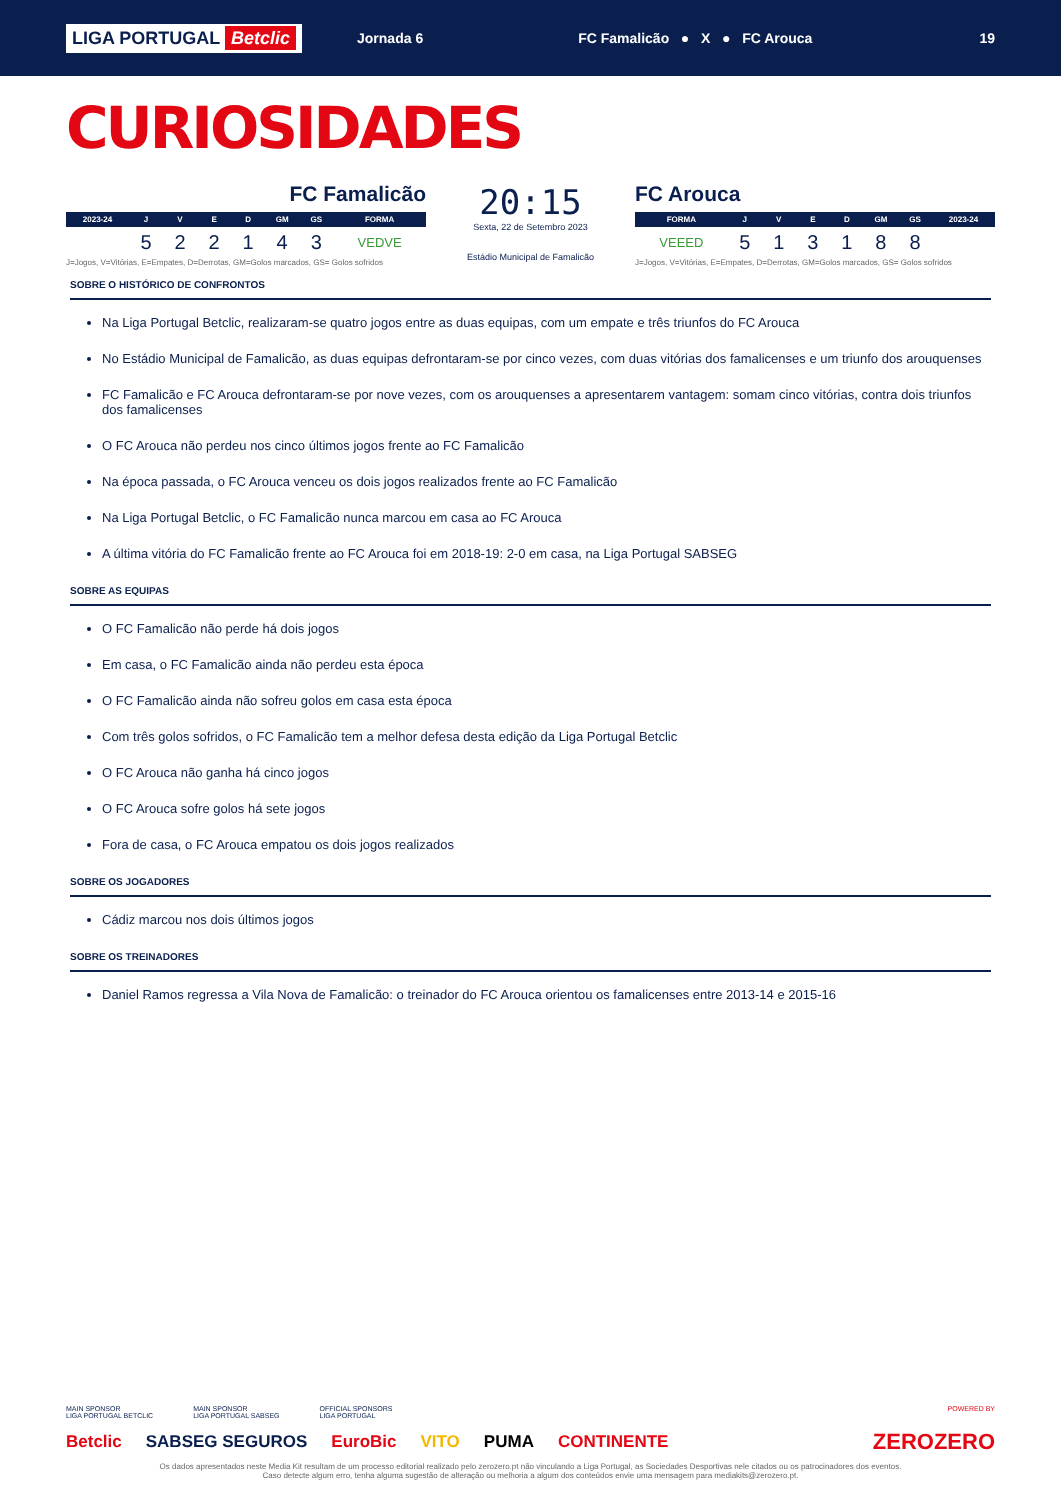LIGA PORTUGAL Betclic
Jornada 6
FC Famalicão ● X ● FC Arouca
19
CURIOSIDADES
FC Famalicão
| 2023-24 | J | V | E | D | GM | GS | FORMA |
| --- | --- | --- | --- | --- | --- | --- | --- |
| | 5 | 2 | 2 | 1 | 4 | 3 | VEDVE |
J=Jogos, V=Vitórias, E=Empates, D=Derrotas, GM=Golos marcados, GS= Golos sofridos
20:15
Sexta, 22 de Setembro 2023
Estádio Municipal de Famalicão
FC Arouca
| FORMA | J | V | E | D | GM | GS | 2023-24 |
| --- | --- | --- | --- | --- | --- | --- | --- |
| VEEED | 5 | 1 | 3 | 1 | 8 | 8 | |
J=Jogos, V=Vitórias, E=Empates, D=Derrotas, GM=Golos marcados, GS= Golos sofridos
SOBRE O HISTÓRICO DE CONFRONTOS
Na Liga Portugal Betclic, realizaram-se quatro jogos entre as duas equipas, com um empate e três triunfos do FC Arouca
No Estádio Municipal de Famalicão, as duas equipas defrontaram-se por cinco vezes, com duas vitórias dos famalicenses e um triunfo dos arouquenses
FC Famalicão e FC Arouca defrontaram-se por nove vezes, com os arouquenses a apresentarem vantagem: somam cinco vitórias, contra dois triunfos dos famalicenses
O FC Arouca não perdeu nos cinco últimos jogos frente ao FC Famalicão
Na época passada, o FC Arouca venceu os dois jogos realizados frente ao FC Famalicão
Na Liga Portugal Betclic, o FC Famalicão nunca marcou em casa ao FC Arouca
A última vitória do FC Famalicão frente ao FC Arouca foi em 2018-19: 2-0 em casa, na Liga Portugal SABSEG
SOBRE AS EQUIPAS
O FC Famalicão não perde há dois jogos
Em casa, o FC Famalicão ainda não perdeu esta época
O FC Famalicão ainda não sofreu golos em casa esta época
Com três golos sofridos, o FC Famalicão tem a melhor defesa desta edição da Liga Portugal Betclic
O FC Arouca não ganha há cinco jogos
O FC Arouca sofre golos há sete jogos
Fora de casa, o FC Arouca empatou os dois jogos realizados
SOBRE OS JOGADORES
Cádiz marcou nos dois últimos jogos
SOBRE OS TREINADORES
Daniel Ramos regressa a Vila Nova de Famalicão: o treinador do FC Arouca orientou os famalicenses entre 2013-14 e 2015-16
MAIN SPONSOR
LIGA PORTUGAL BETCLIC MAIN SPONSOR
LIGA PORTUGAL SABSEG OFFICIAL SPONSORS
LIGA PORTUGAL POWERED BY
Betclic SABSEG SEGUROS EuroBic VITO PUMA CONTINENTE ZEROZERO
Os dados apresentados neste Media Kit resultam de um processo editorial realizado pelo zerozero.pt não vinculando a Liga Portugal, as Sociedades Desportivas nele citados ou os patrocinadores dos eventos.
Caso detecte algum erro, tenha alguma sugestão de alteração ou melhoria a algum dos conteúdos envie uma mensagem para mediakits@zerozero.pt.